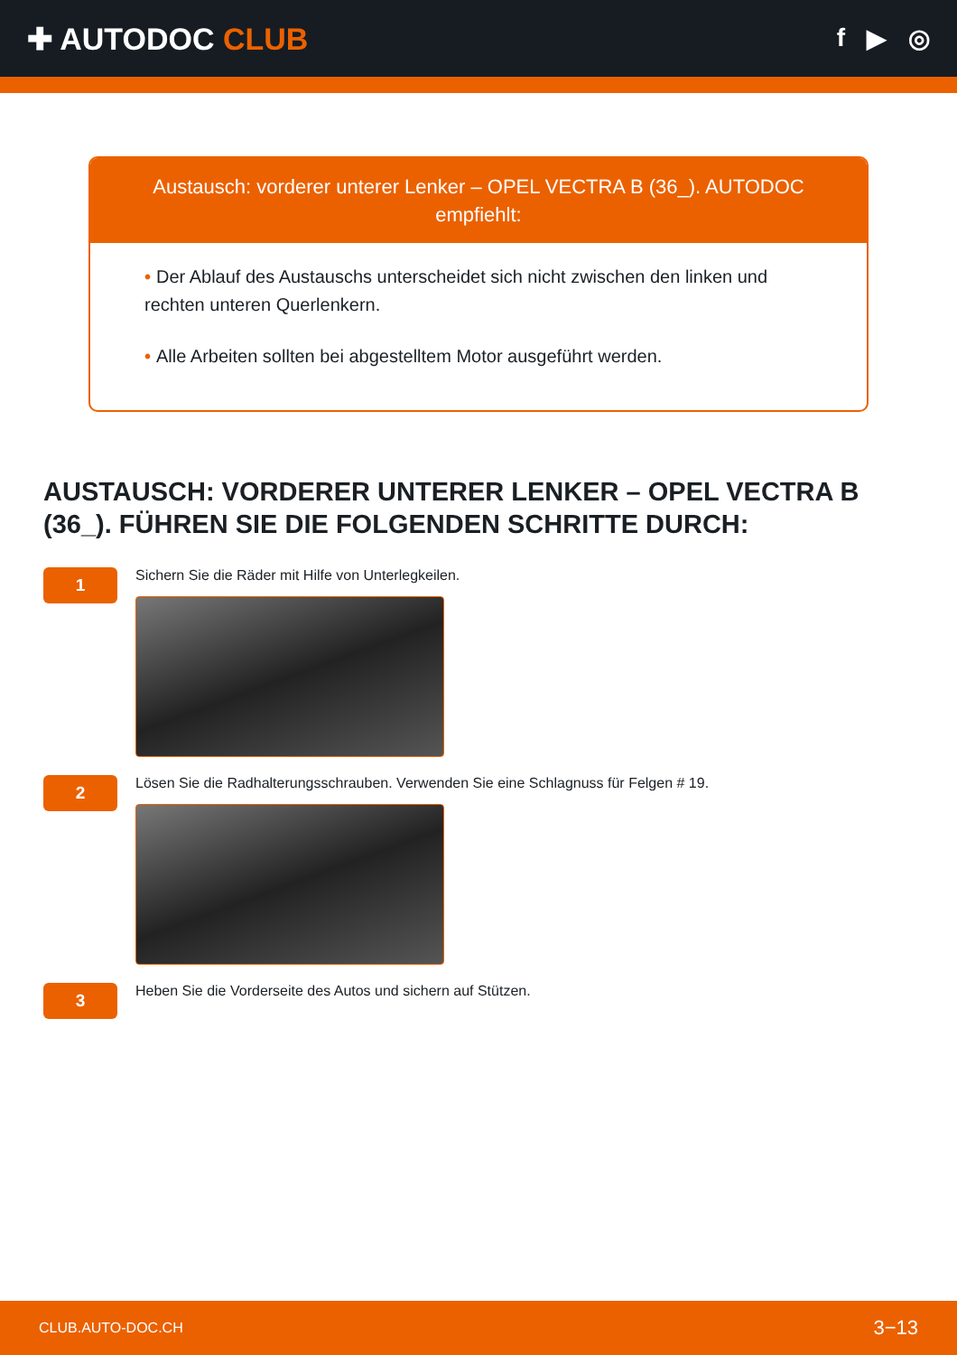✚ AUTODOC CLUB
f ▶ ◎
Austausch: vorderer unterer Lenker – OPEL VECTRA B (36_). AUTODOC empfiehlt:
• Der Ablauf des Austauschs unterscheidet sich nicht zwischen den linken und rechten unteren Querlenkern.
• Alle Arbeiten sollten bei abgestelltem Motor ausgeführt werden.
AUSTAUSCH: VORDERER UNTERER LENKER – OPEL VECTRA B (36_). FÜHREN SIE DIE FOLGENDEN SCHRITTE DURCH:
1
Sichern Sie die Räder mit Hilfe von Unterlegkeilen.
2
Lösen Sie die Radhalterungsschrauben. Verwenden Sie eine Schlagnuss für Felgen # 19.
3
Heben Sie die Vorderseite des Autos und sichern auf Stützen.
CLUB.AUTO-DOC.CH 3−13